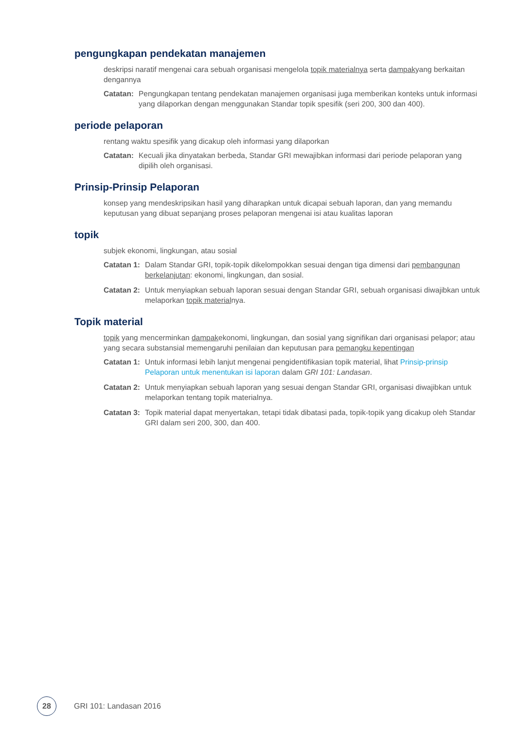pengungkapan pendekatan manajemen
deskripsi naratif mengenai cara sebuah organisasi mengelola topik materialnya serta dampakyang berkaitan dengannya
Catatan: Pengungkapan tentang pendekatan manajemen organisasi juga memberikan konteks untuk informasi yang dilaporkan dengan menggunakan Standar topik spesifik (seri 200, 300 dan 400).
periode pelaporan
rentang waktu spesifik yang dicakup oleh informasi yang dilaporkan
Catatan: Kecuali jika dinyatakan berbeda, Standar GRI mewajibkan informasi dari periode pelaporan yang dipilih oleh organisasi.
Prinsip-Prinsip Pelaporan
konsep yang mendeskripsikan hasil yang diharapkan untuk dicapai sebuah laporan, dan yang memandu keputusan yang dibuat sepanjang proses pelaporan mengenai isi atau kualitas laporan
topik
subjek ekonomi, lingkungan, atau sosial
Catatan 1: Dalam Standar GRI, topik-topik dikelompokkan sesuai dengan tiga dimensi dari pembangunan berkelanjutan: ekonomi, lingkungan, dan sosial.
Catatan 2: Untuk menyiapkan sebuah laporan sesuai dengan Standar GRI, sebuah organisasi diwajibkan untuk melaporkan topik materialnya.
Topik material
topik yang mencerminkan dampakekonomi, lingkungan, dan sosial yang signifikan dari organisasi pelapor; atau yang secara substansial memengaruhi penilaian dan keputusan para pemangku kepentingan
Catatan 1: Untuk informasi lebih lanjut mengenai pengidentifikasian topik material, lihat Prinsip-prinsip Pelaporan untuk menentukan isi laporan dalam GRI 101: Landasan.
Catatan 2: Untuk menyiapkan sebuah laporan yang sesuai dengan Standar GRI, organisasi diwajibkan untuk melaporkan tentang topik materialnya.
Catatan 3: Topik material dapat menyertakan, tetapi tidak dibatasi pada, topik-topik yang dicakup oleh Standar GRI dalam seri 200, 300, dan 400.
28
GRI 101: Landasan 2016